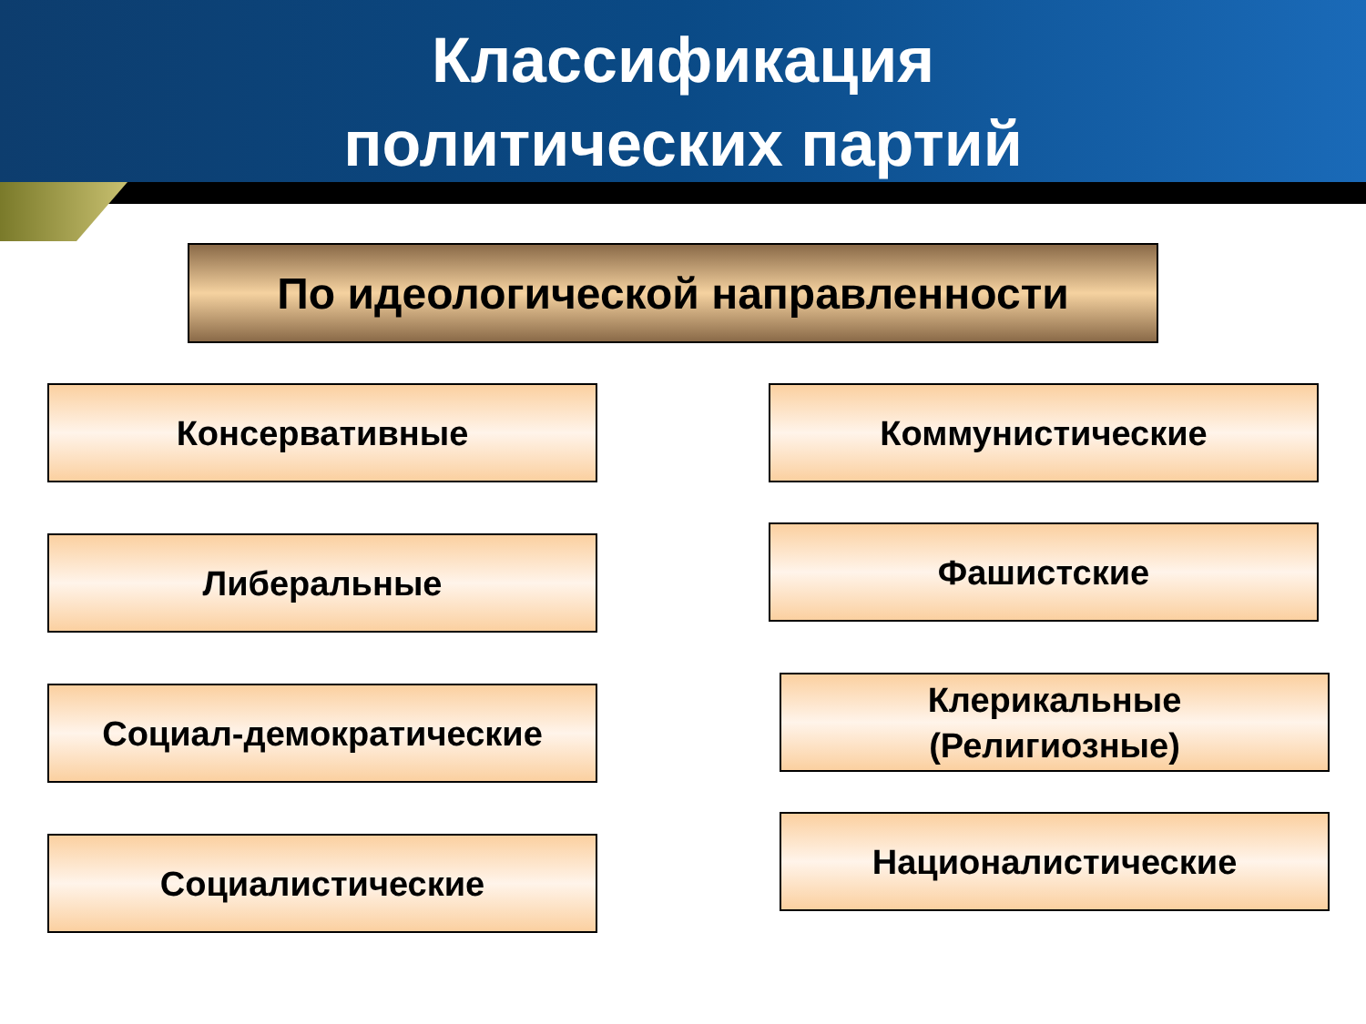Классификация
политических партий
По идеологической направленности
Консервативные Коммунистические
Либеральные Фашистские
Социал-демократические
Клерикальные
(Религиозные)
Социалистические
Националистические